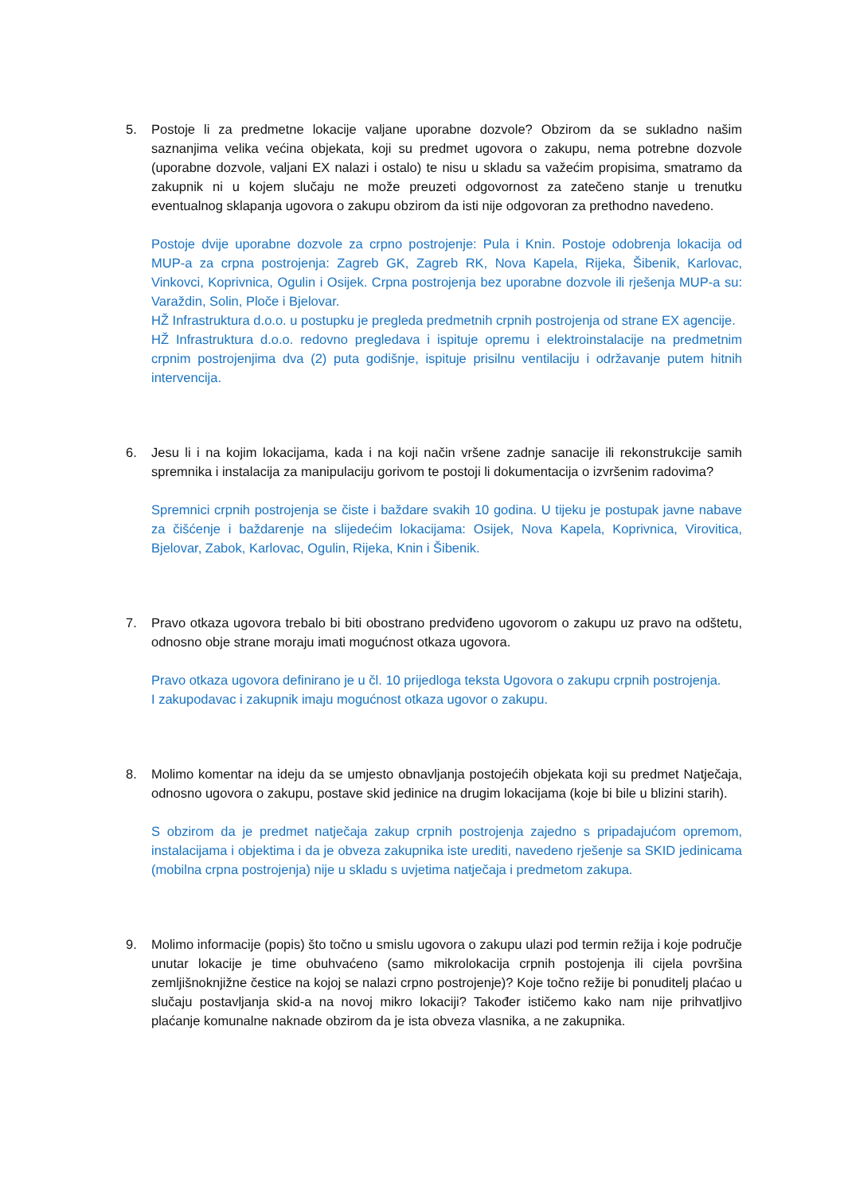5. Postoje li za predmetne lokacije valjane uporabne dozvole? Obzirom da se sukladno našim saznanjima velika većina objekata, koji su predmet ugovora o zakupu, nema potrebne dozvole (uporabne dozvole, valjani EX nalazi i ostalo) te nisu u skladu sa važećim propisima, smatramo da zakupnik ni u kojem slučaju ne može preuzeti odgovornost za zatečeno stanje u trenutku eventualnog sklapanja ugovora o zakupu obzirom da isti nije odgovoran za prethodno navedeno.
Postoje dvije uporabne dozvole za crpno postrojenje: Pula i Knin. Postoje odobrenja lokacija od MUP-a za crpna postrojenja: Zagreb GK, Zagreb RK, Nova Kapela, Rijeka, Šibenik, Karlovac, Vinkovci, Koprivnica, Ogulin i Osijek. Crpna postrojenja bez uporabne dozvole ili rješenja MUP-a su: Varaždin, Solin, Ploče i Bjelovar.
HŽ Infrastruktura d.o.o. u postupku je pregleda predmetnih crpnih postrojenja od strane EX agencije.
HŽ Infrastruktura d.o.o. redovno pregledava i ispituje opremu i elektroinstalacije na predmetnim crpnim postrojenjima dva (2) puta godišnje, ispituje prisilnu ventilaciju i održavanje putem hitnih intervencija.
6. Jesu li i na kojim lokacijama, kada i na koji način vršene zadnje sanacije ili rekonstrukcije samih spremnika i instalacija za manipulaciju gorivom te postoji li dokumentacija o izvršenim radovima?
Spremnici crpnih postrojenja se čiste i baždare svakih 10 godina. U tijeku je postupak javne nabave za čišćenje i baždarenje na slijedećim lokacijama: Osijek, Nova Kapela, Koprivnica, Virovitica, Bjelovar, Zabok, Karlovac, Ogulin, Rijeka, Knin i Šibenik.
7. Pravo otkaza ugovora trebalo bi biti obostrano predviđeno ugovorom o zakupu uz pravo na odštetu, odnosno obje strane moraju imati mogućnost otkaza ugovora.
Pravo otkaza ugovora definirano je u čl. 10 prijedloga teksta Ugovora o zakupu crpnih postrojenja.
I zakupodavac i zakupnik imaju mogućnost otkaza ugovor o zakupu.
8. Molimo komentar na ideju da se umjesto obnavljanja postojećih objekata koji su predmet Natječaja, odnosno ugovora o zakupu, postave skid jedinice na drugim lokacijama (koje bi bile u blizini starih).
S obzirom da je predmet natječaja zakup crpnih postrojenja zajedno s pripadajućom opremom, instalacijama i objektima i da je obveza zakupnika iste urediti, navedeno rješenje sa SKID jedinicama (mobilna crpna postrojenja) nije u skladu s uvjetima natječaja i predmetom zakupa.
9. Molimo informacije (popis) što točno u smislu ugovora o zakupu ulazi pod termin režija i koje područje unutar lokacije je time obuhvaćeno (samo mikrolokacija crpnih postojenja ili cijela površina zemljišnoknjižne čestice na kojoj se nalazi crpno postrojenje)? Koje točno režije bi ponuditelj plaćao u slučaju postavljanja skid-a na novoj mikro lokaciji? Također ističemo kako nam nije prihvatljivo plaćanje komunalne naknade obzirom da je ista obveza vlasnika, a ne zakupnika.